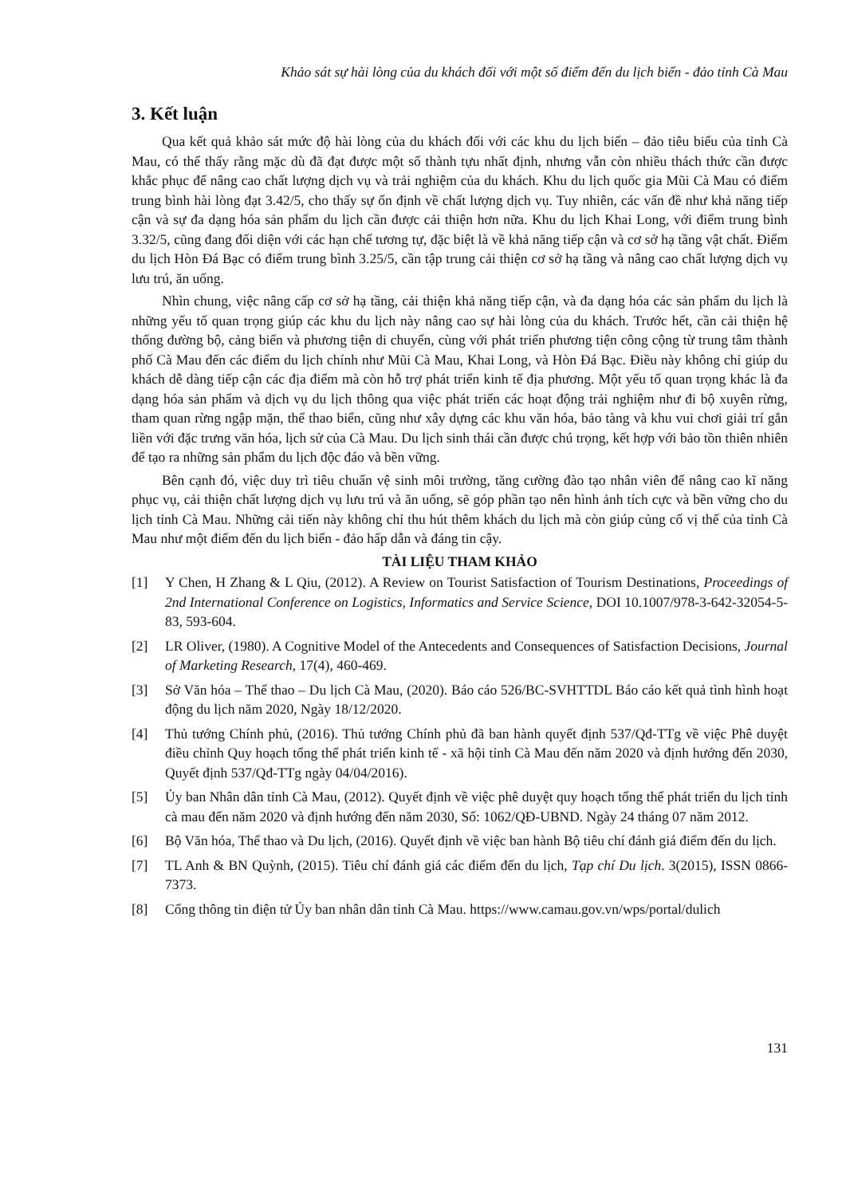Khảo sát sự hài lòng của du khách đối với một số điểm đến du lịch biển - đảo tỉnh Cà Mau
3. Kết luận
Qua kết quả khảo sát mức độ hài lòng của du khách đối với các khu du lịch biển – đảo tiêu biểu của tỉnh Cà Mau, có thể thấy rằng mặc dù đã đạt được một số thành tựu nhất định, nhưng vẫn còn nhiều thách thức cần được khắc phục để nâng cao chất lượng dịch vụ và trải nghiệm của du khách. Khu du lịch quốc gia Mũi Cà Mau có điểm trung bình hài lòng đạt 3.42/5, cho thấy sự ổn định về chất lượng dịch vụ. Tuy nhiên, các vấn đề như khả năng tiếp cận và sự đa dạng hóa sản phẩm du lịch cần được cải thiện hơn nữa. Khu du lịch Khai Long, với điểm trung bình 3.32/5, cũng đang đối diện với các hạn chế tương tự, đặc biệt là về khả năng tiếp cận và cơ sở hạ tầng vật chất. Điểm du lịch Hòn Đá Bạc có điểm trung bình 3.25/5, cần tập trung cải thiện cơ sở hạ tầng và nâng cao chất lượng dịch vụ lưu trú, ăn uống.
Nhìn chung, việc nâng cấp cơ sở hạ tầng, cải thiện khả năng tiếp cận, và đa dạng hóa các sản phẩm du lịch là những yếu tố quan trọng giúp các khu du lịch này nâng cao sự hài lòng của du khách. Trước hết, cần cải thiện hệ thống đường bộ, cảng biển và phương tiện di chuyển, cùng với phát triển phương tiện công cộng từ trung tâm thành phố Cà Mau đến các điểm du lịch chính như Mũi Cà Mau, Khai Long, và Hòn Đá Bạc. Điều này không chỉ giúp du khách dễ dàng tiếp cận các địa điểm mà còn hỗ trợ phát triển kinh tế địa phương. Một yếu tố quan trọng khác là đa dạng hóa sản phẩm và dịch vụ du lịch thông qua việc phát triển các hoạt động trải nghiệm như đi bộ xuyên rừng, tham quan rừng ngập mặn, thể thao biển, cũng như xây dựng các khu văn hóa, bảo tàng và khu vui chơi giải trí gắn liền với đặc trưng văn hóa, lịch sử của Cà Mau. Du lịch sinh thái cần được chú trọng, kết hợp với bảo tồn thiên nhiên để tạo ra những sản phẩm du lịch độc đáo và bền vững.
Bên cạnh đó, việc duy trì tiêu chuẩn vệ sinh môi trường, tăng cường đào tạo nhân viên để nâng cao kĩ năng phục vụ, cải thiện chất lượng dịch vụ lưu trú và ăn uống, sẽ góp phần tạo nên hình ảnh tích cực và bền vững cho du lịch tỉnh Cà Mau. Những cải tiến này không chỉ thu hút thêm khách du lịch mà còn giúp củng cố vị thế của tỉnh Cà Mau như một điểm đến du lịch biển - đảo hấp dẫn và đáng tin cậy.
TÀI LIỆU THAM KHẢO
[1] Y Chen, H Zhang & L Qiu, (2012). A Review on Tourist Satisfaction of Tourism Destinations, Proceedings of 2nd International Conference on Logistics, Informatics and Service Science, DOI 10.1007/978-3-642-32054-5-83, 593-604.
[2] LR Oliver, (1980). A Cognitive Model of the Antecedents and Consequences of Satisfaction Decisions, Journal of Marketing Research, 17(4), 460-469.
[3] Sở Văn hóa – Thể thao – Du lịch Cà Mau, (2020). Báo cáo 526/BC-SVHTTDL Báo cáo kết quả tình hình hoạt động du lịch năm 2020, Ngày 18/12/2020.
[4] Thủ tướng Chính phủ, (2016). Thủ tướng Chính phủ đã ban hành quyết định 537/Qđ-TTg về việc Phê duyệt điều chỉnh Quy hoạch tổng thể phát triển kinh tế - xã hội tỉnh Cà Mau đến năm 2020 và định hướng đến 2030, Quyết định 537/Qđ-TTg ngày 04/04/2016).
[5] Ủy ban Nhân dân tỉnh Cà Mau, (2012). Quyết định về việc phê duyệt quy hoạch tổng thể phát triển du lịch tỉnh cà mau đến năm 2020 và định hướng đến năm 2030, Số: 1062/QĐ-UBND. Ngày 24 tháng 07 năm 2012.
[6] Bộ Văn hóa, Thể thao và Du lịch, (2016). Quyết định về việc ban hành Bộ tiêu chí đánh giá điểm đến du lịch.
[7] TL Anh & BN Quỳnh, (2015). Tiêu chí đánh giá các điểm đến du lịch, Tạp chí Du lịch. 3(2015), ISSN 0866-7373.
[8] Cổng thông tin điện tử Ủy ban nhân dân tỉnh Cà Mau. https://www.camau.gov.vn/wps/portal/dulich
131